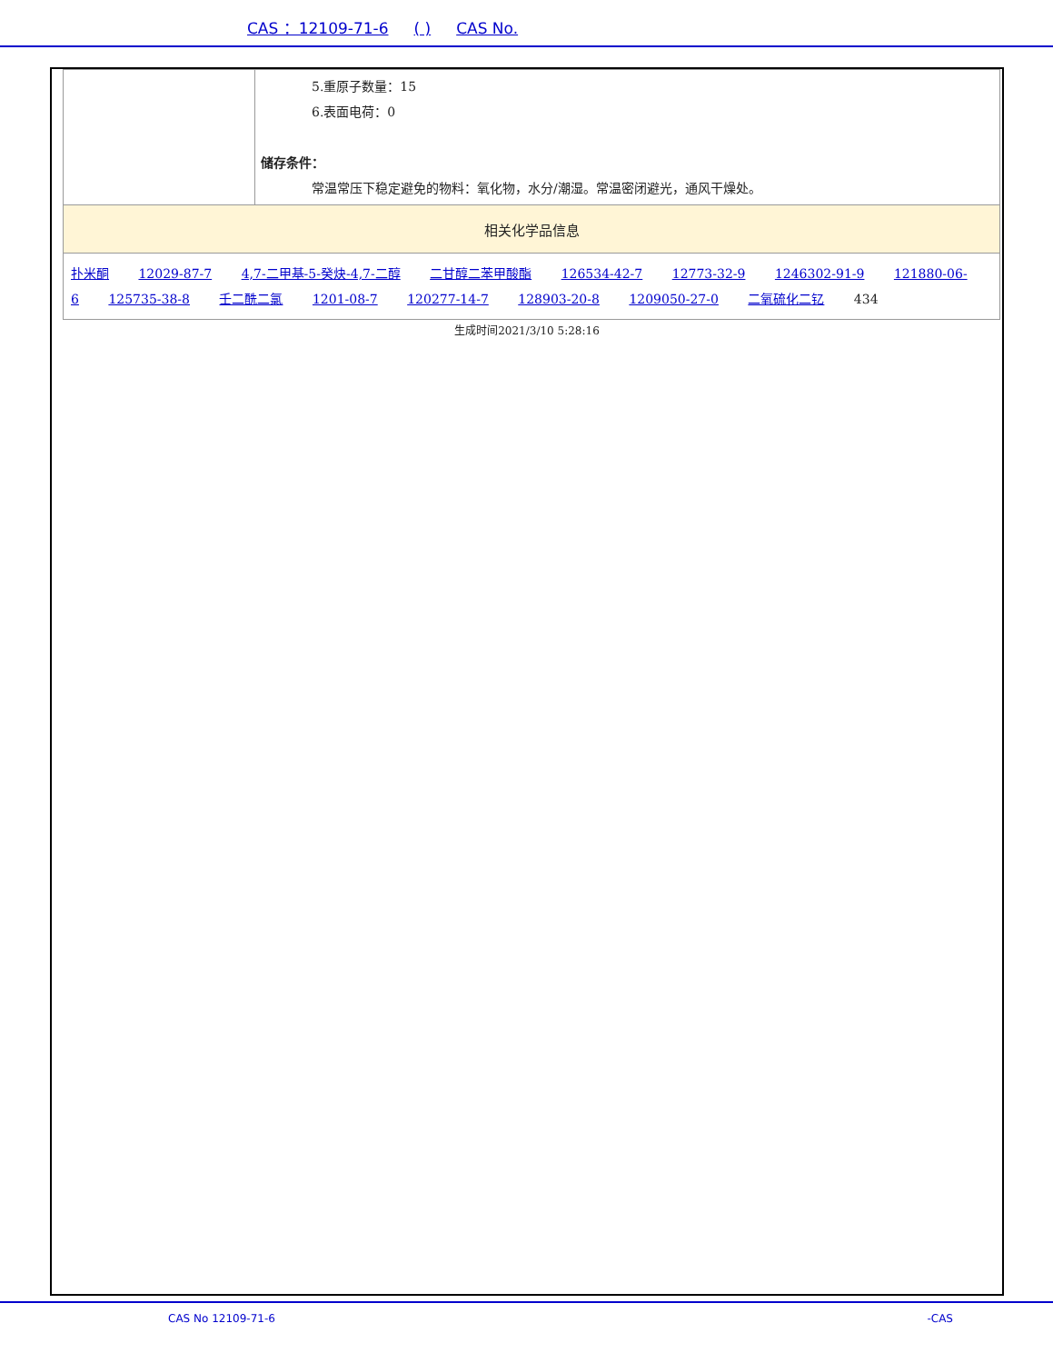CAS ：12109-71-6 ( ) CAS No.
| | 5.重原子数量：15 6.表面电荷：0 储存条件： 常温常压下稳定避免的物料：氧化物，水分/潮湿。常温密闭避光，通风干燥处。 |
| 相关化学品信息 | |
| 扑米酮 12029-87-7 4,7-二甲基-5-癸炔-4,7-二醇 二甘醇二苯甲酸酯 126534-42-7 12773-32-9 1246302-91-9 121880-06-6 125735-38-8 壬二酰二氯 1201-08-7 120277-14-7 128903-20-8 1209050-27-0 二氧硫化二钇 434 | |
生成时间2021/3/10 5:28:16
CAS No 12109-71-6 -CAS